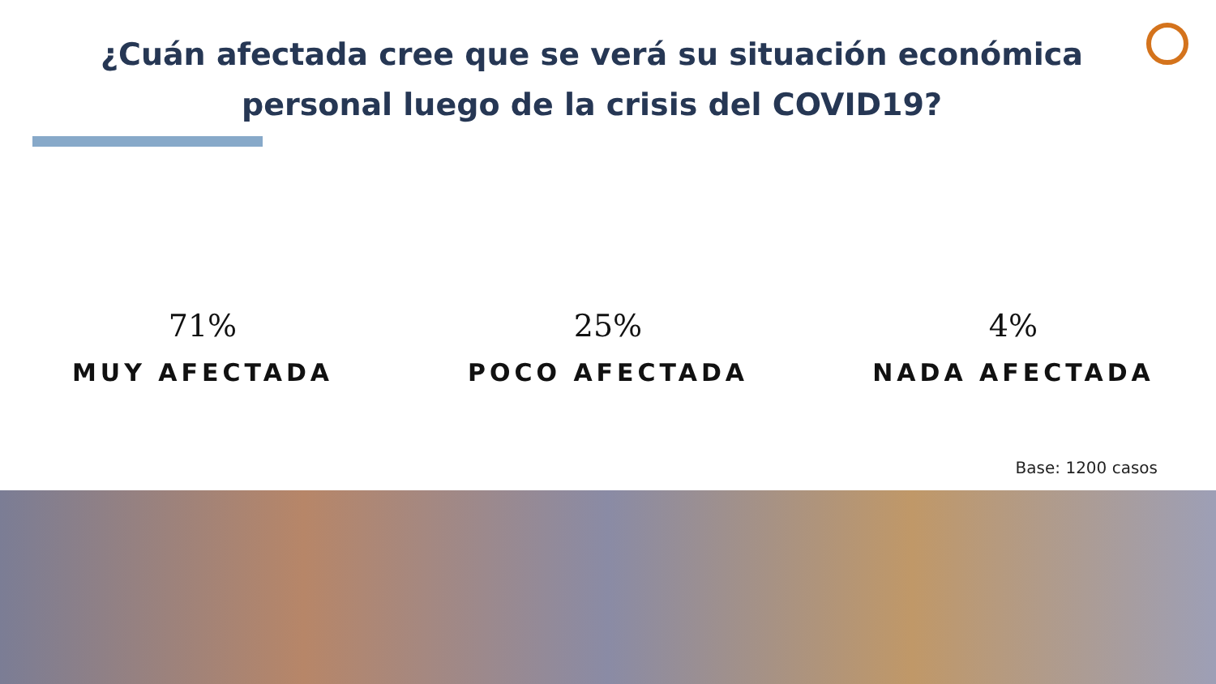¿Cuán afectada cree que se verá su situación económica
personal luego de la crisis del COVID19?
71%
MUY AFECTADA
25%
POCO AFECTADA
4%
NADA AFECTADA
Base: 1200 casos